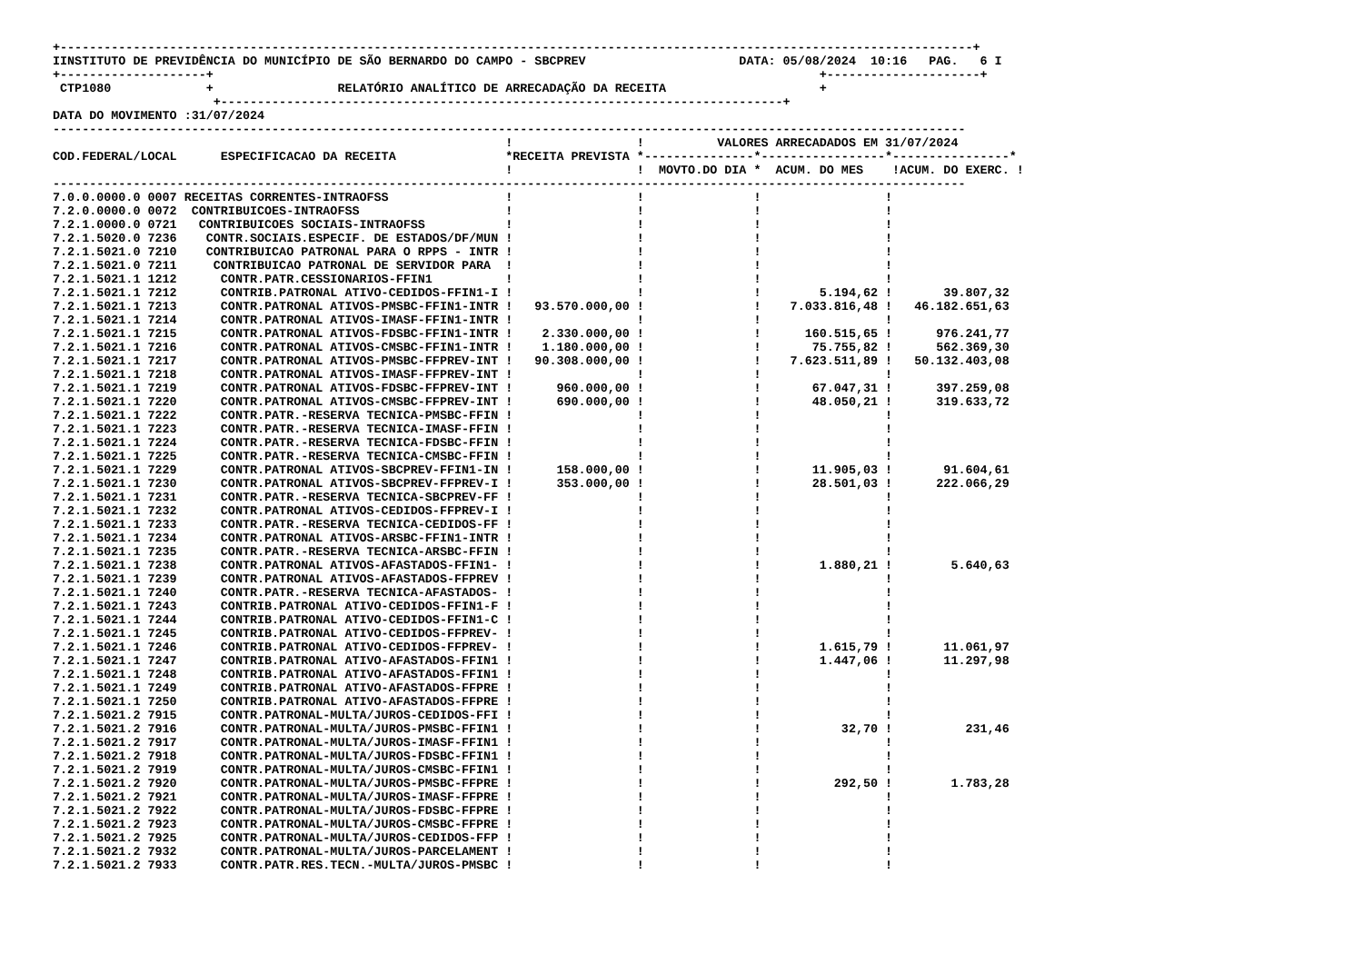+-----------------------------------------------------------------------------------------------------------------------------+
IINSTITUTO DE PREVIDÊNCIA DO MUNICÍPIO DE SÃO BERNARDO DO CAMPO - SBCPREV                     DATA: 05/08/2024  10:16   PAG.   6 I
+--------------------+                                                                                   +---------------------+
 CTP1080             +                 RELATÓRIO ANALÍTICO DE ARRECADAÇÃO DA RECEITA                     +
                      +-----------------------------------------------------------------------------+
DATA DO MOVIMENTO :31/07/2024
-----------------------------------------------------------------------------------------------------------------------------
                                                              !                 !          VALORES ARRECADADOS EM 31/07/2024
COD.FEDERAL/LOCAL      ESPECIFICACAO DA RECEITA               *RECEITA PREVISTA *---------------*-----------------*----------------*
                                                              !                 !  MOVTO.DO DIA *  ACUM. DO MES    !ACUM. DO EXERC. !
-----------------------------------------------------------------------------------------------------------------------------
7.0.0.0000.0 0007 RECEITAS CORRENTES-INTRAOFSS                !                 !               !                 !
7.2.0.0000.0 0072  CONTRIBUICOES-INTRAOFSS                    !                 !               !                 !
7.2.1.0000.0 0721   CONTRIBUICOES SOCIAIS-INTRAOFSS           !                 !               !                 !
7.2.1.5020.0 7236    CONTR.SOCIAIS.ESPECIF. DE ESTADOS/DF/MUN !                 !               !                 !
7.2.1.5021.0 7210    CONTRIBUICAO PATRONAL PARA O RPPS - INTR !                 !               !                 !
7.2.1.5021.0 7211     CONTRIBUICAO PATRONAL DE SERVIDOR PARA  !                 !               !                 !
7.2.1.5021.1 1212      CONTR.PATR.CESSIONARIOS-FFIN1          !                 !               !                 !
7.2.1.5021.1 7212      CONTRIB.PATRONAL ATIVO-CEDIDOS-FFIN1-I !                 !               !        5.194,62 !       39.807,32
7.2.1.5021.1 7213      CONTR.PATRONAL ATIVOS-PMSBC-FFIN1-INTR !   93.570.000,00 !               !    7.033.816,48 !   46.182.651,63
7.2.1.5021.1 7214      CONTR.PATRONAL ATIVOS-IMASF-FFIN1-INTR !                 !               !                 !
7.2.1.5021.1 7215      CONTR.PATRONAL ATIVOS-FDSBC-FFIN1-INTR !    2.330.000,00 !               !      160.515,65 !      976.241,77
7.2.1.5021.1 7216      CONTR.PATRONAL ATIVOS-CMSBC-FFIN1-INTR !    1.180.000,00 !               !       75.755,82 !      562.369,30
7.2.1.5021.1 7217      CONTR.PATRONAL ATIVOS-PMSBC-FFPREV-INT !   90.308.000,00 !               !    7.623.511,89 !   50.132.403,08
7.2.1.5021.1 7218      CONTR.PATRONAL ATIVOS-IMASF-FFPREV-INT !                 !               !                 !
7.2.1.5021.1 7219      CONTR.PATRONAL ATIVOS-FDSBC-FFPREV-INT !      960.000,00 !               !       67.047,31 !      397.259,08
7.2.1.5021.1 7220      CONTR.PATRONAL ATIVOS-CMSBC-FFPREV-INT !      690.000,00 !               !       48.050,21 !      319.633,72
7.2.1.5021.1 7222      CONTR.PATR.-RESERVA TECNICA-PMSBC-FFIN !                 !               !                 !
7.2.1.5021.1 7223      CONTR.PATR.-RESERVA TECNICA-IMASF-FFIN !                 !               !                 !
7.2.1.5021.1 7224      CONTR.PATR.-RESERVA TECNICA-FDSBC-FFIN !                 !               !                 !
7.2.1.5021.1 7225      CONTR.PATR.-RESERVA TECNICA-CMSBC-FFIN !                 !               !                 !
7.2.1.5021.1 7229      CONTR.PATRONAL ATIVOS-SBCPREV-FFIN1-IN !      158.000,00 !               !       11.905,03 !       91.604,61
7.2.1.5021.1 7230      CONTR.PATRONAL ATIVOS-SBCPREV-FFPREV-I !      353.000,00 !               !       28.501,03 !      222.066,29
7.2.1.5021.1 7231      CONTR.PATR.-RESERVA TECNICA-SBCPREV-FF !                 !               !                 !
7.2.1.5021.1 7232      CONTR.PATRONAL ATIVOS-CEDIDOS-FFPREV-I !                 !               !                 !
7.2.1.5021.1 7233      CONTR.PATR.-RESERVA TECNICA-CEDIDOS-FF !                 !               !                 !
7.2.1.5021.1 7234      CONTR.PATRONAL ATIVOS-ARSBC-FFIN1-INTR !                 !               !                 !
7.2.1.5021.1 7235      CONTR.PATR.-RESERVA TECNICA-ARSBC-FFIN !                 !               !                 !
7.2.1.5021.1 7238      CONTR.PATRONAL ATIVOS-AFASTADOS-FFIN1- !                 !               !        1.880,21 !        5.640,63
7.2.1.5021.1 7239      CONTR.PATRONAL ATIVOS-AFASTADOS-FFPREV !                 !               !                 !
7.2.1.5021.1 7240      CONTR.PATR.-RESERVA TECNICA-AFASTADOS- !                 !               !                 !
7.2.1.5021.1 7243      CONTRIB.PATRONAL ATIVO-CEDIDOS-FFIN1-F !                 !               !                 !
7.2.1.5021.1 7244      CONTRIB.PATRONAL ATIVO-CEDIDOS-FFIN1-C !                 !               !                 !
7.2.1.5021.1 7245      CONTRIB.PATRONAL ATIVO-CEDIDOS-FFPREV- !                 !               !                 !
7.2.1.5021.1 7246      CONTRIB.PATRONAL ATIVO-CEDIDOS-FFPREV- !                 !               !        1.615,79 !       11.061,97
7.2.1.5021.1 7247      CONTRIB.PATRONAL ATIVO-AFASTADOS-FFIN1 !                 !               !        1.447,06 !       11.297,98
7.2.1.5021.1 7248      CONTRIB.PATRONAL ATIVO-AFASTADOS-FFIN1 !                 !               !                 !
7.2.1.5021.1 7249      CONTRIB.PATRONAL ATIVO-AFASTADOS-FFPRE !                 !               !                 !
7.2.1.5021.1 7250      CONTRIB.PATRONAL ATIVO-AFASTADOS-FFPRE !                 !               !                 !
7.2.1.5021.2 7915      CONTR.PATRONAL-MULTA/JUROS-CEDIDOS-FFI !                 !               !                 !
7.2.1.5021.2 7916      CONTR.PATRONAL-MULTA/JUROS-PMSBC-FFIN1 !                 !               !           32,70 !          231,46
7.2.1.5021.2 7917      CONTR.PATRONAL-MULTA/JUROS-IMASF-FFIN1 !                 !               !                 !
7.2.1.5021.2 7918      CONTR.PATRONAL-MULTA/JUROS-FDSBC-FFIN1 !                 !               !                 !
7.2.1.5021.2 7919      CONTR.PATRONAL-MULTA/JUROS-CMSBC-FFIN1 !                 !               !                 !
7.2.1.5021.2 7920      CONTR.PATRONAL-MULTA/JUROS-PMSBC-FFPRE !                 !               !          292,50 !        1.783,28
7.2.1.5021.2 7921      CONTR.PATRONAL-MULTA/JUROS-IMASF-FFPRE !                 !               !                 !
7.2.1.5021.2 7922      CONTR.PATRONAL-MULTA/JUROS-FDSBC-FFPRE !                 !               !                 !
7.2.1.5021.2 7923      CONTR.PATRONAL-MULTA/JUROS-CMSBC-FFPRE !                 !               !                 !
7.2.1.5021.2 7925      CONTR.PATRONAL-MULTA/JUROS-CEDIDOS-FFP !                 !               !                 !
7.2.1.5021.2 7932      CONTR.PATRONAL-MULTA/JUROS-PARCELAMENT !                 !               !                 !
7.2.1.5021.2 7933      CONTR.PATR.RES.TECN.-MULTA/JUROS-PMSBC !                 !               !                 !